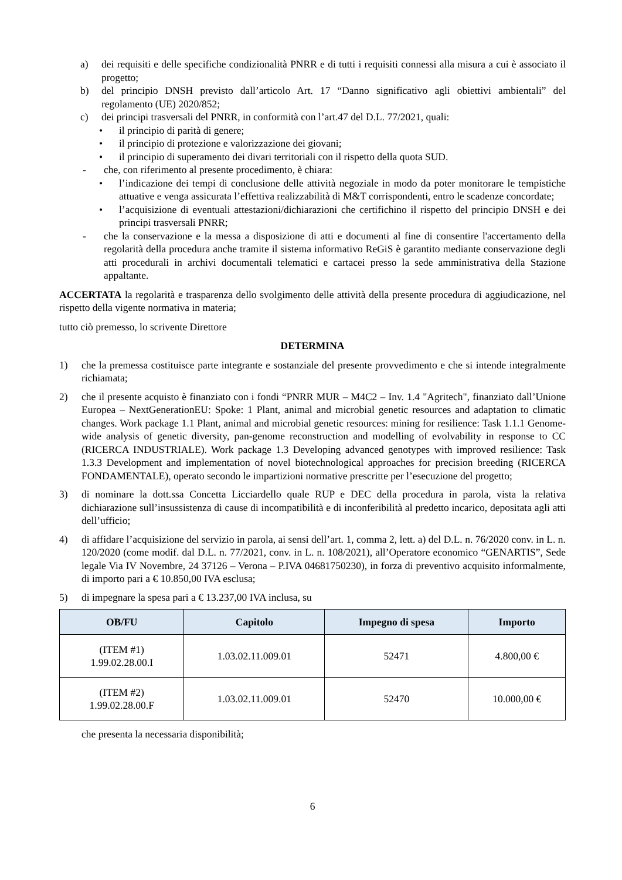a) dei requisiti e delle specifiche condizionalità PNRR e di tutti i requisiti connessi alla misura a cui è associato il progetto;
b) del principio DNSH previsto dall’articolo Art. 17 “Danno significativo agli obiettivi ambientali” del regolamento (UE) 2020/852;
c) dei principi trasversali del PNRR, in conformità con l’art.47 del D.L. 77/2021, quali:
• il principio di parità di genere;
• il principio di protezione e valorizzazione dei giovani;
• il principio di superamento dei divari territoriali con il rispetto della quota SUD.
- che, con riferimento al presente procedimento, è chiara:
• l’indicazione dei tempi di conclusione delle attività negoziale in modo da poter monitorare le tempistiche attuative e venga assicurata l’effettiva realizzabilità di M&T corrispondenti, entro le scadenze concordate;
• l’acquisizione di eventuali attestazioni/dichiarazioni che certifichino il rispetto del principio DNSH e dei principi trasversali PNRR;
- che la conservazione e la messa a disposizione di atti e documenti al fine di consentire l'accertamento della regolarità della procedura anche tramite il sistema informativo ReGiS è garantito mediante conservazione degli atti procedurali in archivi documentali telematici e cartacei presso la sede amministrativa della Stazione appaltante.
ACCERTATA la regolarità e trasparenza dello svolgimento delle attività della presente procedura di aggiudicazione, nel rispetto della vigente normativa in materia;
tutto ciò premesso, lo scrivente Direttore
DETERMINA
1) che la premessa costituisce parte integrante e sostanziale del presente provvedimento e che si intende integralmente richiamata;
2) che il presente acquisto è finanziato con i fondi “PNRR MUR – M4C2 – Inv. 1.4 "Agritech", finanziato dall’Unione Europea – NextGenerationEU: Spoke: 1 Plant, animal and microbial genetic resources and adaptation to climatic changes. Work package 1.1 Plant, animal and microbial genetic resources: mining for resilience: Task 1.1.1 Genome-wide analysis of genetic diversity, pan-genome reconstruction and modelling of evolvability in response to CC (RICERCA INDUSTRIALE). Work package 1.3 Developing advanced genotypes with improved resilience: Task 1.3.3 Development and implementation of novel biotechnological approaches for precision breeding (RICERCA FONDAMENTALE), operato secondo le impartizioni normative prescritte per l’esecuzione del progetto;
3) di nominare la dott.ssa Concetta Licciardello quale RUP e DEC della procedura in parola, vista la relativa dichiarazione sull’insussistenza di cause di incompatibilità e di inconferibilità al predetto incarico, depositata agli atti dell’ufficio;
4) di affidare l’acquisizione del servizio in parola, ai sensi dell’art. 1, comma 2, lett. a) del D.L. n. 76/2020 conv. in L. n. 120/2020 (come modif. dal D.L. n. 77/2021, conv. in L. n. 108/2021), all’Operatore economico “GENARTIS”, Sede legale Via IV Novembre, 24 37126 – Verona – P.IVA 04681750230), in forza di preventivo acquisito informalmente, di importo pari a € 10.850,00 IVA esclusa;
5) di impegnare la spesa pari a € 13.237,00 IVA inclusa, su
| OB/FU | Capitolo | Impegno di spesa | Importo |
| --- | --- | --- | --- |
| (ITEM #1) 1.99.02.28.00.I | 1.03.02.11.009.01 | 52471 | 4.800,00 € |
| (ITEM #2) 1.99.02.28.00.F | 1.03.02.11.009.01 | 52470 | 10.000,00 € |
che presenta la necessaria disponibilità;
6